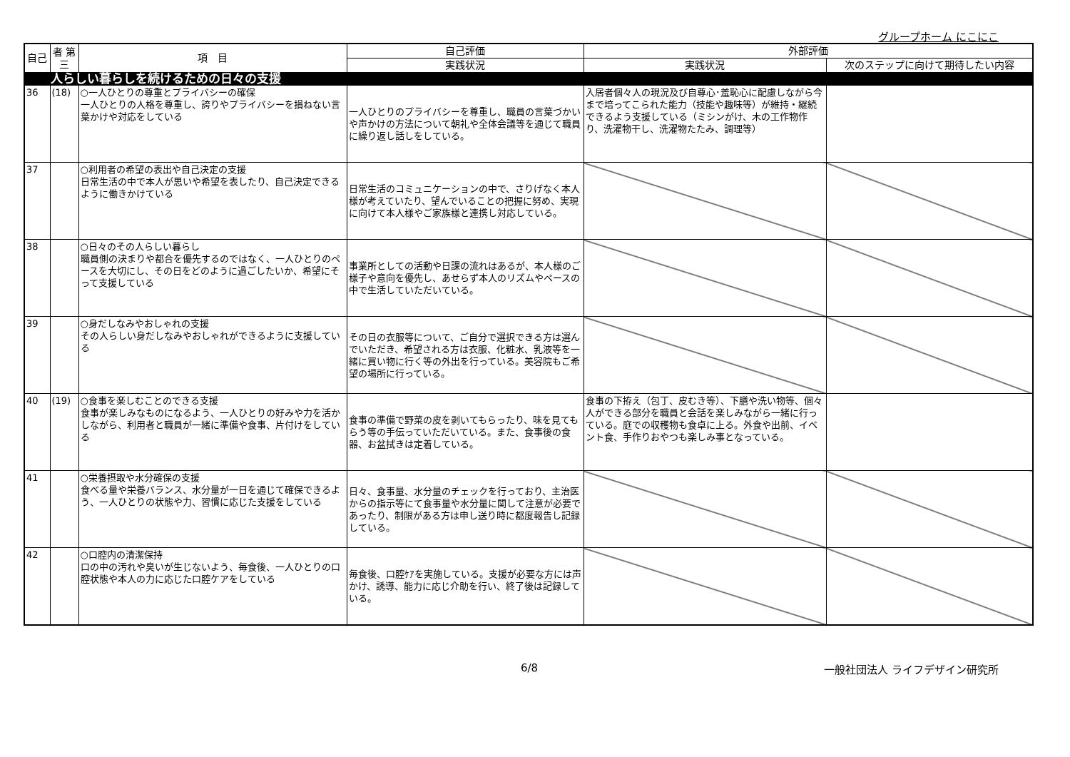グループホーム にこにこ
| 自己 | 者 第三 | 項 目 | 自己評価 | 外部評価 | |
| --- | --- | --- | --- | --- | --- |
| | | | 実践状況 | 実践状況 | 次のステップに向けて期待したい内容 |
| | 人らしい暮らしを続けるための日々の支援 | | | | |
| 36 | (18) | ○一人ひとりの尊重とプライバシーの確保 一人ひとりの人格を尊重し、誇りやプライバシーを損ねない言葉かけや対応をしている | 一人ひとりのプライバシーを尊重し、職員の言葉づかいや声かけの方法について朝礼や全体会議等を通じて職員に繰り返し話しをしている。 | 入居者個々人の現況及び自尊心･羞恥心に配慮しながら今まで培ってこられた能力（技能や趣味等）が維持・継続できるよう支援している（ミシンがけ、木の工作物作り、洗濯物干し、洗濯物たたみ、調理等） | |
| 37 | | ○利用者の希望の表出や自己決定の支援 日常生活の中で本人が思いや希望を表したり、自己決定できるように働きかけている | 日常生活のコミュニケーションの中で、さりげなく本人様が考えていたり、望んでいることの把握に努め、実現に向けて本人様やご家族様と連携し対応している。 | | |
| 38 | | ○日々のその人らしい暮らし 職員側の決まりや都合を優先するのではなく、一人ひとりのペースを大切にし、その日をどのように過ごしたいか、希望にそって支援している | 事業所としての活動や日課の流れはあるが、本人様のご様子や意向を優先し、あせらず本人のリズムやペースの中で生活していただいている。 | | |
| 39 | | ○身だしなみやおしゃれの支援 その人らしい身だしなみやおしゃれができるように支援している | その日の衣服等について、ご自分で選択できる方は選んでいただき、希望される方は衣服、化粧水、乳液等を一緒に買い物に行く等の外出を行っている。美容院もご希望の場所に行っている。 | | |
| 40 | (19) | ○食事を楽しむことのできる支援 食事が楽しみなものになるよう、一人ひとりの好みや力を活かしながら、利用者と職員が一緒に準備や食事、片付けをしている | 食事の準備で野菜の皮を剥いてもらったり、味を見てもらう等の手伝っていただいている。また、食事後の食器、お盆拭きは定着している。 | 食事の下拵え（包丁、皮むき等）、下膳や洗い物等、個々人ができる部分を職員と会話を楽しみながら一緒に行っている。庭での収穫物も食卓に上る。外食や出前、イベント食、手作りおやつも楽しみ事となっている。 | |
| 41 | | ○栄養摂取や水分確保の支援 食べる量や栄養バランス、水分量が一日を通じて確保できるよう、一人ひとりの状態や力、習慣に応じた支援をしている | 日々、食事量、水分量のチェックを行っており、主治医からの指示等にて食事量や水分量に関して注意が必要であったり、制限がある方は申し送り時に都度報告し記録している。 | | |
| 42 | | ○口腔内の清潔保持 口の中の汚れや臭いが生じないよう、毎食後、一人ひとりの口腔状態や本人の力に応じた口腔ケアをしている | 毎食後、口腔ｹｱを実施している。支援が必要な方には声かけ、誘導、能力に応じ介助を行い、終了後は記録している。 | | |
6/8 一般社団法人 ライフデザイン研究所